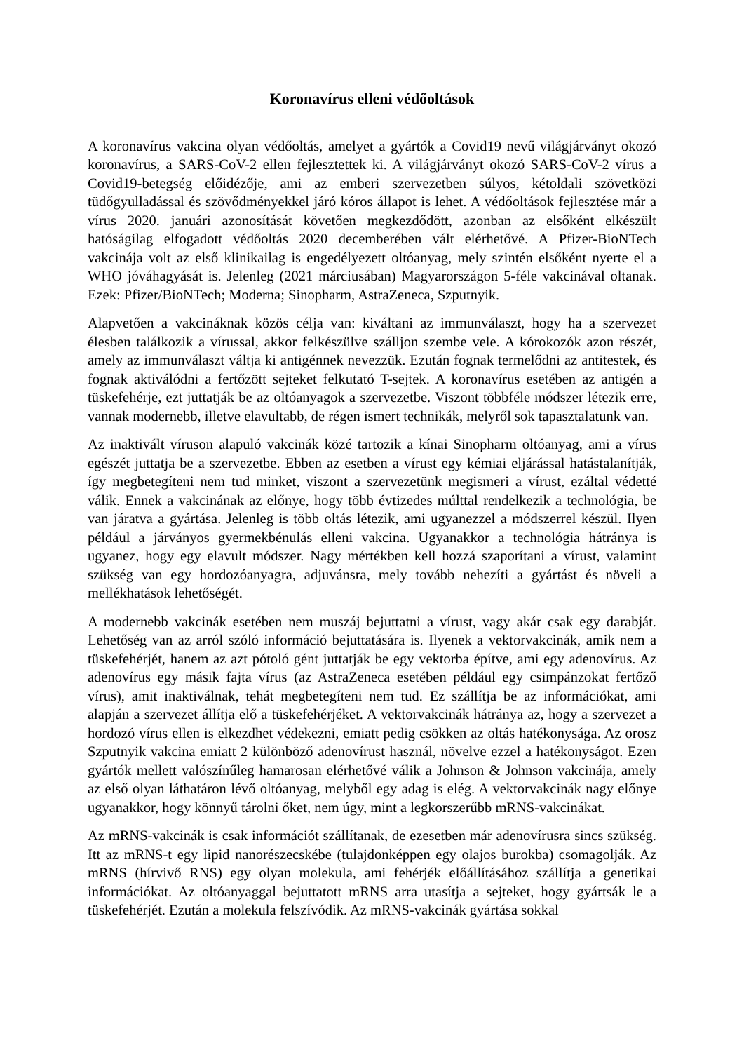Koronavírus elleni védőoltások
A koronavírus vakcina olyan védőoltás, amelyet a gyártók a Covid19 nevű világjárványt okozó koronavírus, a SARS-CoV-2 ellen fejlesztettek ki. A világjárványt okozó SARS-CoV-2 vírus a Covid19-betegség előidézője, ami az emberi szervezetben súlyos, kétoldali szövetközi tüdőgyulladással és szövődményekkel járó kóros állapot is lehet. A védőoltások fejlesztése már a vírus 2020. januári azonosítását követően megkezdődött, azonban az elsőként elkészült hatóságilag elfogadott védőoltás 2020 decemberében vált elérhetővé. A Pfizer-BioNTech vakcinája volt az első klinikailag is engedélyezett oltóanyag, mely szintén elsőként nyerte el a WHO jóváhagyását is. Jelenleg (2021 márciusában) Magyarországon 5-féle vakcinával oltanak. Ezek: Pfizer/BioNTech; Moderna; Sinopharm, AstraZeneca, Szputnyik.
Alapvetően a vakcináknak közös célja van: kiváltani az immunválaszt, hogy ha a szervezet élesben találkozik a vírussal, akkor felkészülve szálljon szembe vele. A kórokozók azon részét, amely az immunválaszt váltja ki antigénnek nevezzük. Ezután fognak termelődni az antitestek, és fognak aktiválódni a fertőzött sejteket felkutató T-sejtek. A koronavírus esetében az antigén a tüskefehérje, ezt juttatják be az oltóanyagok a szervezetbe. Viszont többféle módszer létezik erre, vannak modernebb, illetve elavultabb, de régen ismert technikák, melyről sok tapasztalatunk van.
Az inaktivált víruson alapuló vakcinák közé tartozik a kínai Sinopharm oltóanyag, ami a vírus egészét juttatja be a szervezetbe. Ebben az esetben a vírust egy kémiai eljárással hatástalanítják, így megbetegíteni nem tud minket, viszont a szervezetünk megismeri a vírust, ezáltal védetté válik. Ennek a vakcinának az előnye, hogy több évtizedes múlttal rendelkezik a technológia, be van járatva a gyártása. Jelenleg is több oltás létezik, ami ugyanezzel a módszerrel készül. Ilyen például a járványos gyermekbénulás elleni vakcina. Ugyanakkor a technológia hátránya is ugyanez, hogy egy elavult módszer. Nagy mértékben kell hozzá szaporítani a vírust, valamint szükség van egy hordozóanyagra, adjuvánsra, mely tovább nehezíti a gyártást és növeli a mellékhatások lehetőségét.
A modernebb vakcinák esetében nem muszáj bejuttatni a vírust, vagy akár csak egy darabját. Lehetőség van az arról szóló információ bejuttatására is. Ilyenek a vektorvakcinák, amik nem a tüskefehérjét, hanem az azt pótoló gént juttatják be egy vektorba építve, ami egy adenovírus. Az adenovírus egy másik fajta vírus (az AstraZeneca esetében például egy csimpánzokat fertőző vírus), amit inaktiválnak, tehát megbetegíteni nem tud. Ez szállítja be az információkat, ami alapján a szervezet állítja elő a tüskefehérjéket. A vektorvakcinák hátránya az, hogy a szervezet a hordozó vírus ellen is elkezdhet védekezni, emiatt pedig csökken az oltás hatékonysága. Az orosz Szputnyik vakcina emiatt 2 különböző adenovírust használ, növelve ezzel a hatékonyságot. Ezen gyártók mellett valószínűleg hamarosan elérhetővé válik a Johnson & Johnson vakcinája, amely az első olyan láthatáron lévő oltóanyag, melyből egy adag is elég. A vektorvakcinák nagy előnye ugyanakkor, hogy könnyű tárolni őket, nem úgy, mint a legkorszerűbb mRNS-vakcinákat.
Az mRNS-vakcinák is csak információt szállítanak, de ezesetben már adenovírusra sincs szükség. Itt az mRNS-t egy lipid nanorészecskébe (tulajdonképpen egy olajos burokba) csomagolják. Az mRNS (hírvivő RNS) egy olyan molekula, ami fehérjék előállításához szállítja a genetikai információkat. Az oltóanyaggal bejuttatott mRNS arra utasítja a sejteket, hogy gyártsák le a tüskefehérjét. Ezután a molekula felszívódik. Az mRNS-vakcinák gyártása sokkal